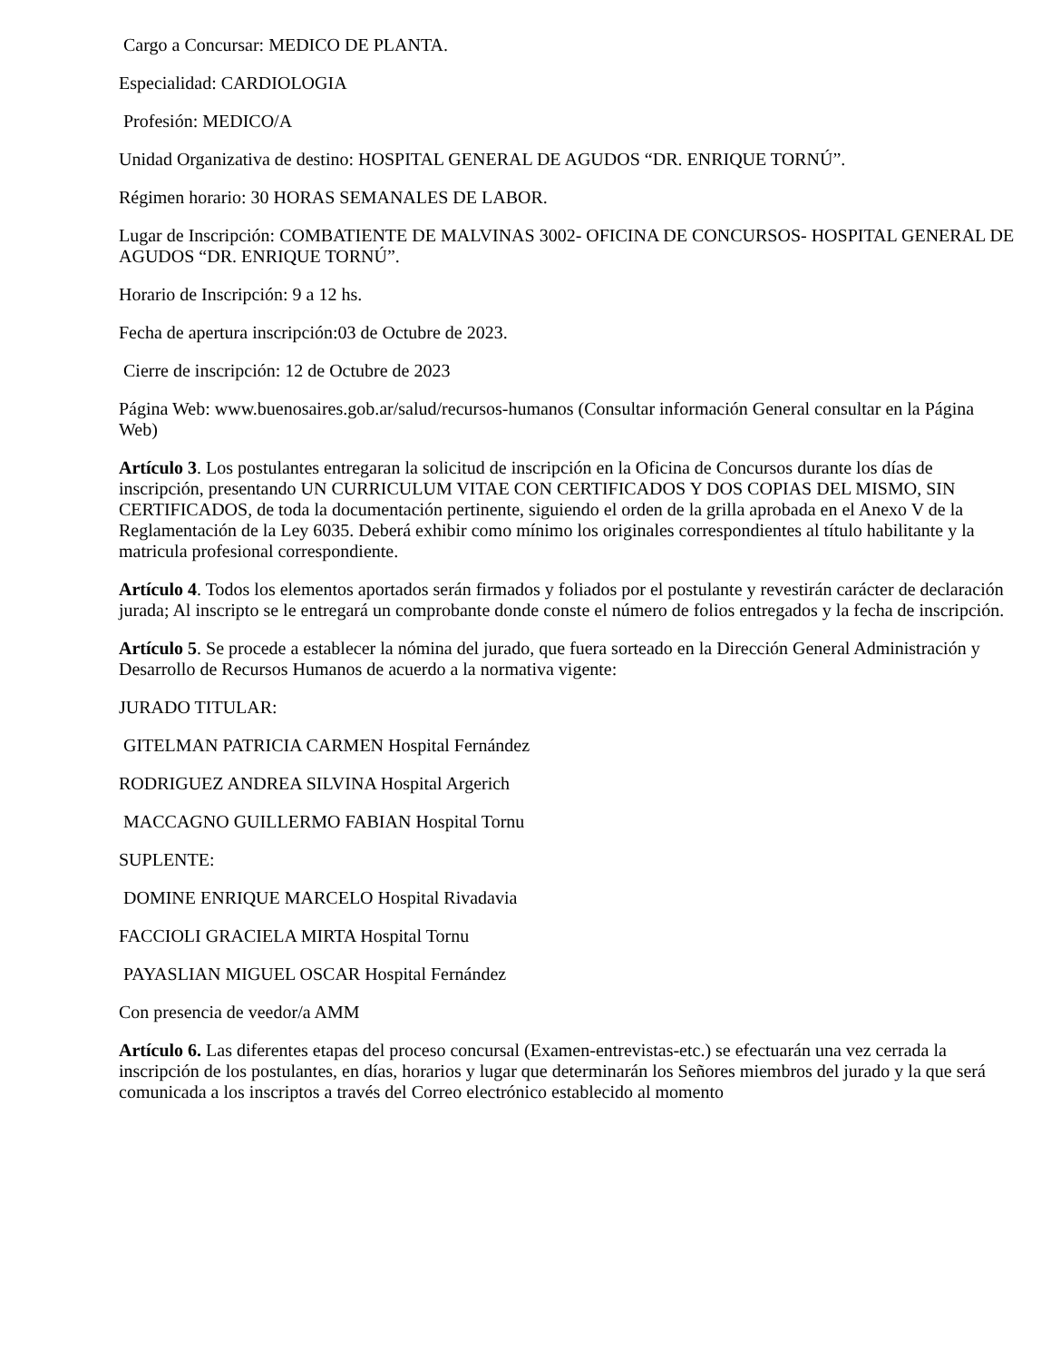Cargo a Concursar: MEDICO DE PLANTA.
Especialidad: CARDIOLOGIA
Profesión: MEDICO/A
Unidad Organizativa de destino: HOSPITAL GENERAL DE AGUDOS “DR. ENRIQUE TORNÚ”.
Régimen horario: 30 HORAS SEMANALES DE LABOR.
Lugar de Inscripción: COMBATIENTE DE MALVINAS 3002- OFICINA DE CONCURSOS- HOSPITAL GENERAL DE AGUDOS “DR. ENRIQUE TORNÚ”.
Horario de Inscripción: 9 a 12 hs.
Fecha de apertura inscripción:03 de Octubre de 2023.
Cierre de inscripción: 12 de Octubre de 2023
Página Web: www.buenosaires.gob.ar/salud/recursos-humanos (Consultar información General consultar en la Página Web)
Artículo 3. Los postulantes entregaran la solicitud de inscripción en la Oficina de Concursos durante los días de inscripción, presentando UN CURRICULUM VITAE CON CERTIFICADOS Y DOS COPIAS DEL MISMO, SIN CERTIFICADOS, de toda la documentación pertinente, siguiendo el orden de la grilla aprobada en el Anexo V de la Reglamentación de la Ley 6035. Deberá exhibir como mínimo los originales correspondientes al título habilitante y la matricula profesional correspondiente.
Artículo 4. Todos los elementos aportados serán firmados y foliados por el postulante y revestirán carácter de declaración jurada; Al inscripto se le entregará un comprobante donde conste el número de folios entregados y la fecha de inscripción.
Artículo 5. Se procede a establecer la nómina del jurado, que fuera sorteado en la Dirección General Administración y Desarrollo de Recursos Humanos de acuerdo a la normativa vigente:
JURADO TITULAR:
GITELMAN PATRICIA CARMEN Hospital Fernández
RODRIGUEZ ANDREA SILVINA Hospital Argerich
MACCAGNO GUILLERMO FABIAN Hospital Tornu
SUPLENTE:
DOMINE ENRIQUE MARCELO Hospital Rivadavia
FACCIOLI GRACIELA MIRTA Hospital Tornu
PAYASLIAN MIGUEL OSCAR Hospital Fernández
Con presencia de veedor/a AMM
Artículo 6. Las diferentes etapas del proceso concursal (Examen-entrevistas-etc.) se efectuarán una vez cerrada la inscripción de los postulantes, en días, horarios y lugar que determinarán los Señores miembros del jurado y la que será comunicada a los inscriptos a través del Correo electrónico establecido al momento